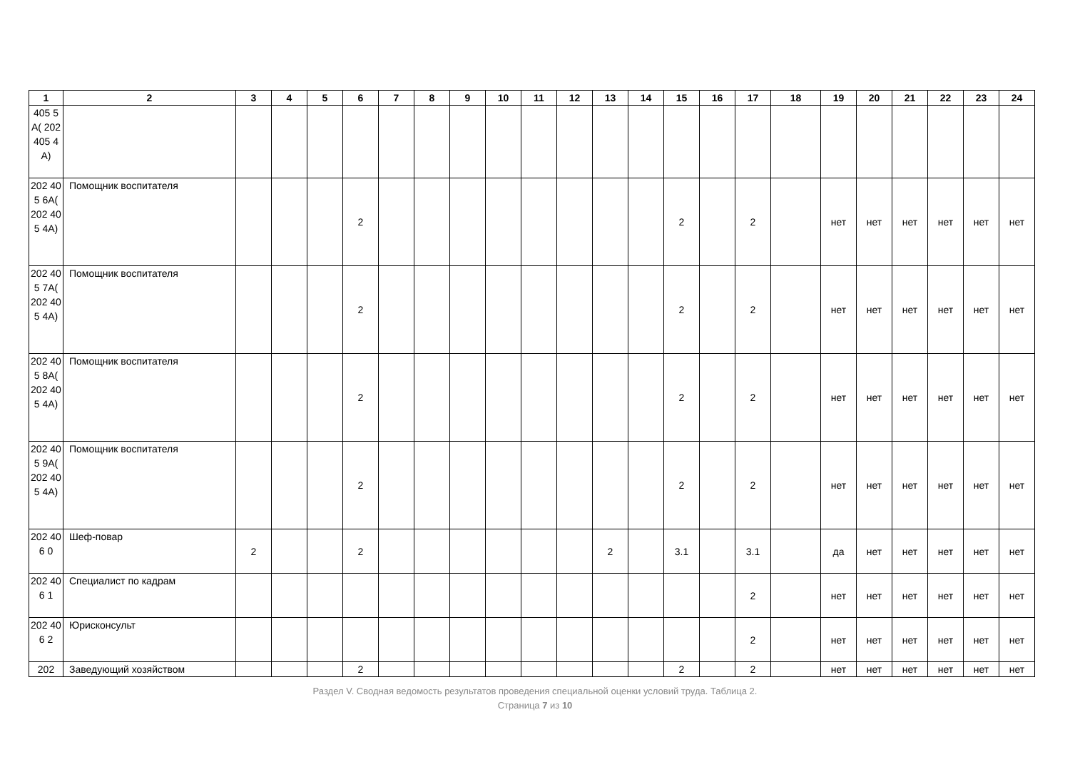| 1 | 2 | 3 | 4 | 5 | 6 | 7 | 8 | 9 | 10 | 11 | 12 | 13 | 14 | 15 | 16 | 17 | 18 | 19 | 20 | 21 | 22 | 23 | 24 |
| --- | --- | --- | --- | --- | --- | --- | --- | --- | --- | --- | --- | --- | --- | --- | --- | --- | --- | --- | --- | --- | --- | --- | --- |
| 405 5A( 202 405 4A) | | | | | | | | | | | | | | | | | | | | | | | |
| 202 405 6A( 202 405 4A) | Помощник воспитателя | | | | 2 | | | | | | | | | 2 | | 2 | | нет | нет | нет | нет | нет | нет |
| 202 405 7A( 202 405 4A) | Помощник воспитателя | | | | 2 | | | | | | | | | 2 | | 2 | | нет | нет | нет | нет | нет | нет |
| 202 405 8A( 202 405 4A) | Помощник воспитателя | | | | 2 | | | | | | | | | 2 | | 2 | | нет | нет | нет | нет | нет | нет |
| 202 405 9A( 202 405 4A) | Помощник воспитателя | | | | 2 | | | | | | | | | 2 | | 2 | | нет | нет | нет | нет | нет | нет |
| 202 406 0 | Шеф-повар | 2 | | | 2 | | | | | | | 2 | | 3.1 | | 3.1 | | да | нет | нет | нет | нет | нет |
| 202 406 1 | Специалист по кадрам | | | | | | | | | | | | | | | 2 | | нет | нет | нет | нет | нет | нет |
| 202 406 2 | Юрисконсульт | | | | | | | | | | | | | | | 2 | | нет | нет | нет | нет | нет | нет |
| 202 | Заведующий хозяйством | | | | 2 | | | | | | | | | 2 | | 2 | | нет | нет | нет | нет | нет | нет |
Раздел V. Сводная ведомость результатов проведения специальной оценки условий труда. Таблица 2.
Страница 7 из 10